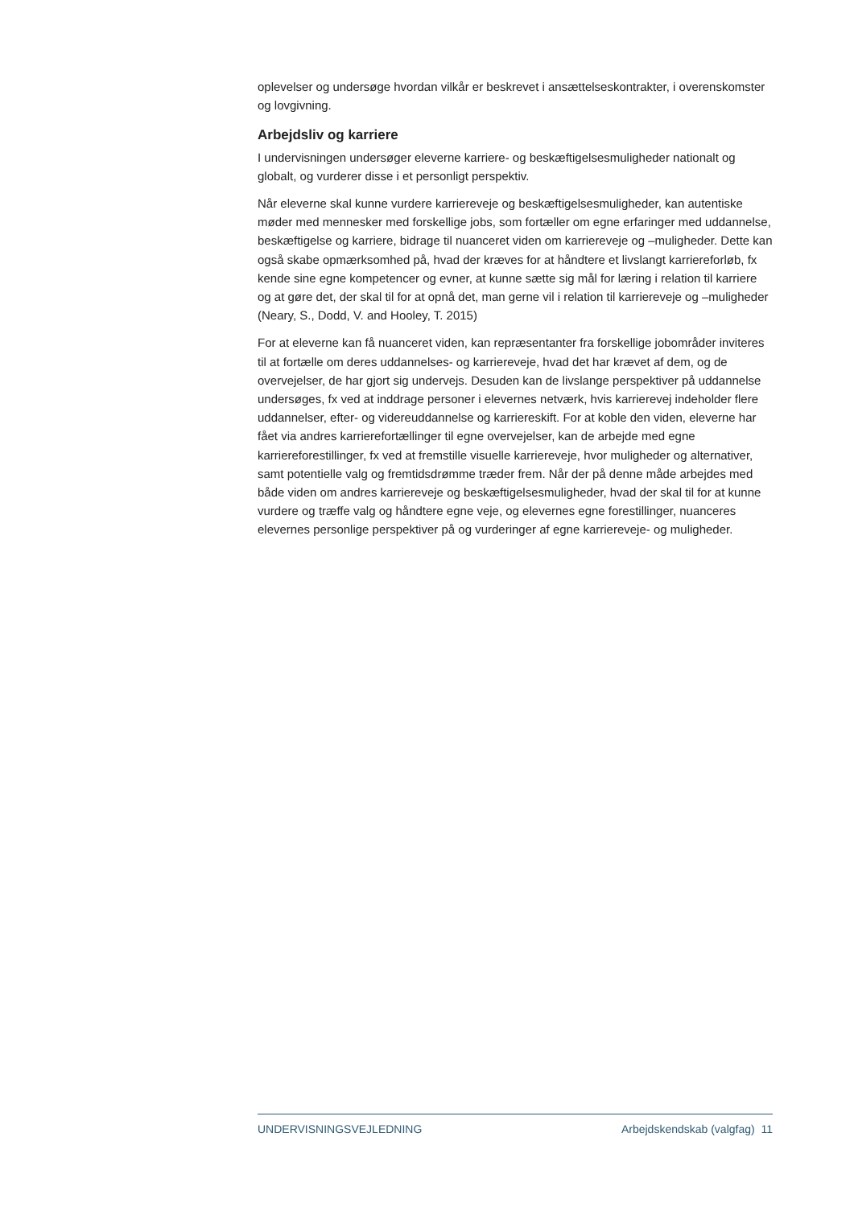oplevelser og undersøge hvordan vilkår er beskrevet i ansættelseskontrakter, i overenskomster og lovgivning.
Arbejdsliv og karriere
I undervisningen undersøger eleverne karriere- og beskæftigelsesmuligheder nationalt og globalt, og vurderer disse i et personligt perspektiv.
Når eleverne skal kunne vurdere karriereveje og beskæftigelsesmuligheder, kan autentiske møder med mennesker med forskellige jobs, som fortæller om egne erfaringer med uddannelse, beskæftigelse og karriere, bidrage til nuanceret viden om karriereveje og –muligheder. Dette kan også skabe opmærksomhed på, hvad der kræves for at håndtere et livslangt karriereforløb, fx kende sine egne kompetencer og evner, at kunne sætte sig mål for læring i relation til karriere og at gøre det, der skal til for at opnå det, man gerne vil i relation til karriereveje og –muligheder (Neary, S., Dodd, V. and Hooley, T. 2015)
For at eleverne kan få nuanceret viden, kan repræsentanter fra forskellige jobområder inviteres til at fortælle om deres uddannelses- og karriereveje, hvad det har krævet af dem, og de overvejelser, de har gjort sig undervejs. Desuden kan de livslange perspektiver på uddannelse undersøges, fx ved at inddrage personer i elevernes netværk, hvis karrierevej indeholder flere uddannelser, efter- og videreuddannelse og karriereskift. For at koble den viden, eleverne har fået via andres karrierefortællinger til egne overvejelser, kan de arbejde med egne karriereforestillinger, fx ved at fremstille visuelle karriereveje, hvor muligheder og alternativer, samt potentielle valg og fremtidsdrømme træder frem. Når der på denne måde arbejdes med både viden om andres karriereveje og beskæftigelsesmuligheder, hvad der skal til for at kunne vurdere og træffe valg og håndtere egne veje, og elevernes egne forestillinger, nuanceres elevernes personlige perspektiver på og vurderinger af egne karriereveje- og muligheder.
UNDERVISNINGSVEJLEDNING Arbejdskendskab (valgfag) 11